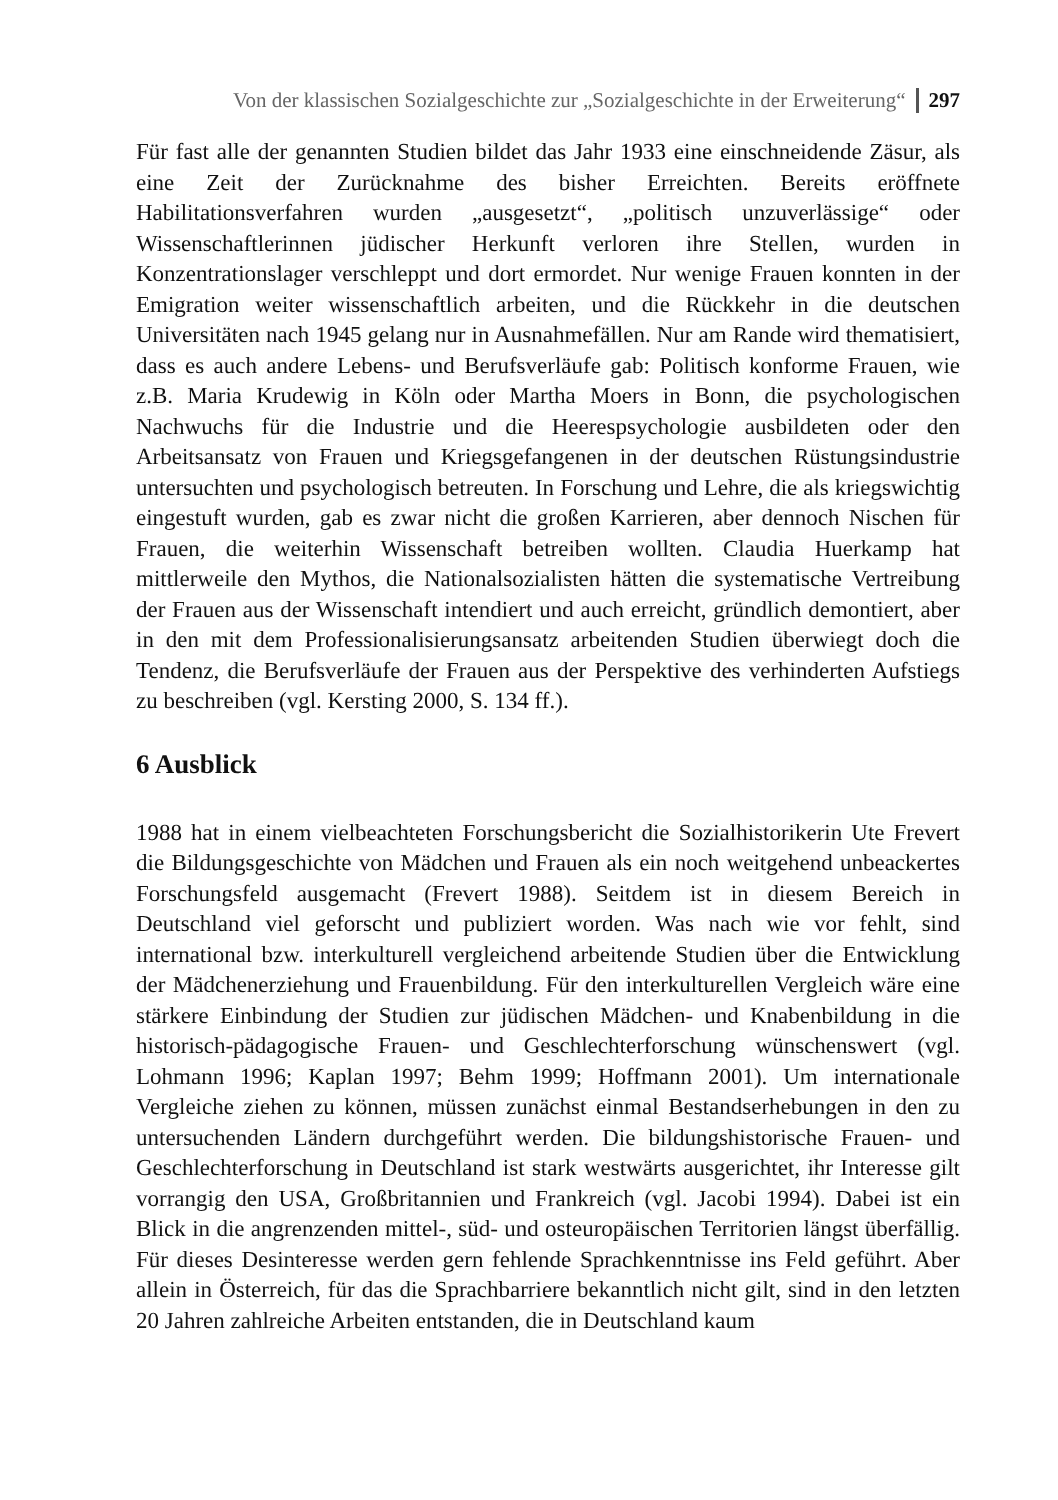Von der klassischen Sozialgeschichte zur „Sozialgeschichte in der Erweiterung“297
Für fast alle der genannten Studien bildet das Jahr 1933 eine einschneidende Zäsur, als eine Zeit der Zurücknahme des bisher Erreichten. Bereits eröffnete Habilitationsverfahren wurden „ausgesetzt“, „politisch unzuverlässige“ oder Wissenschaftlerinnen jüdischer Herkunft verloren ihre Stellen, wurden in Konzentrationslager verschleppt und dort ermordet. Nur wenige Frauen konnten in der Emigration weiter wissenschaftlich arbeiten, und die Rückkehr in die deutschen Universitäten nach 1945 gelang nur in Ausnahmefällen. Nur am Rande wird thematisiert, dass es auch andere Lebens- und Berufsverläufe gab: Politisch konforme Frauen, wie z.B. Maria Krudewig in Köln oder Martha Moers in Bonn, die psychologischen Nachwuchs für die Industrie und die Heerespsychologie ausbildeten oder den Arbeitsansatz von Frauen und Kriegsgefangenen in der deutschen Rüstungsindustrie untersuchten und psychologisch betreuten. In Forschung und Lehre, die als kriegswichtig eingestuft wurden, gab es zwar nicht die großen Karrieren, aber dennoch Nischen für Frauen, die weiterhin Wissenschaft betreiben wollten. Claudia Huerkamp hat mittlerweile den Mythos, die Nationalsozialisten hätten die systematische Vertreibung der Frauen aus der Wissenschaft intendiert und auch erreicht, gründlich demontiert, aber in den mit dem Professionalisierungsansatz arbeitenden Studien überwiegt doch die Tendenz, die Berufsverläufe der Frauen aus der Perspektive des verhinderten Aufstiegs zu beschreiben (vgl. Kersting 2000, S. 134 ff.).
6 Ausblick
1988 hat in einem vielbeachteten Forschungsbericht die Sozialhistorikerin Ute Frevert die Bildungsgeschichte von Mädchen und Frauen als ein noch weitgehend unbeackertes Forschungsfeld ausgemacht (Frevert 1988). Seitdem ist in diesem Bereich in Deutschland viel geforscht und publiziert worden. Was nach wie vor fehlt, sind international bzw. interkulturell vergleichend arbeitende Studien über die Entwicklung der Mädchenerziehung und Frauenbildung. Für den interkulturellen Vergleich wäre eine stärkere Einbindung der Studien zur jüdischen Mädchen- und Knabenbildung in die historisch-pädagogische Frauen- und Geschlechterforschung wünschenswert (vgl. Lohmann 1996; Kaplan 1997; Behm 1999; Hoffmann 2001). Um internationale Vergleiche ziehen zu können, müssen zunächst einmal Bestandserhebungen in den zu untersuchenden Ländern durchgeführt werden. Die bildungshistorische Frauen- und Geschlechterforschung in Deutschland ist stark westwärts ausgerichtet, ihr Interesse gilt vorrangig den USA, Großbritannien und Frankreich (vgl. Jacobi 1994). Dabei ist ein Blick in die angrenzenden mittel-, süd- und osteuropäischen Territorien längst überfällig. Für dieses Desinteresse werden gern fehlende Sprachkenntnisse ins Feld geführt. Aber allein in Österreich, für das die Sprachbarriere bekanntlich nicht gilt, sind in den letzten 20 Jahren zahlreiche Arbeiten entstanden, die in Deutschland kaum